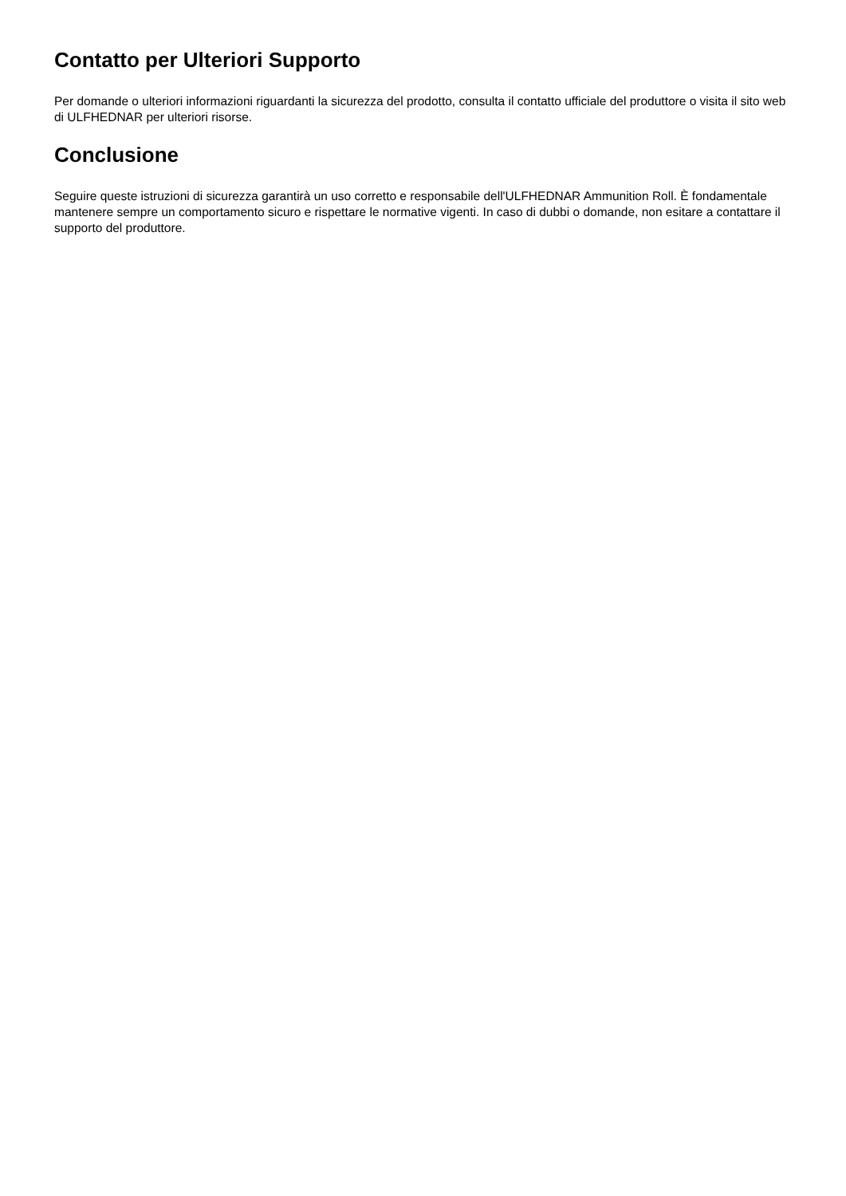Contatto per Ulteriori Supporto
Per domande o ulteriori informazioni riguardanti la sicurezza del prodotto, consulta il contatto ufficiale del produttore o visita il sito web di ULFHEDNAR per ulteriori risorse.
Conclusione
Seguire queste istruzioni di sicurezza garantirà un uso corretto e responsabile dell'ULFHEDNAR Ammunition Roll. È fondamentale mantenere sempre un comportamento sicuro e rispettare le normative vigenti. In caso di dubbi o domande, non esitare a contattare il supporto del produttore.